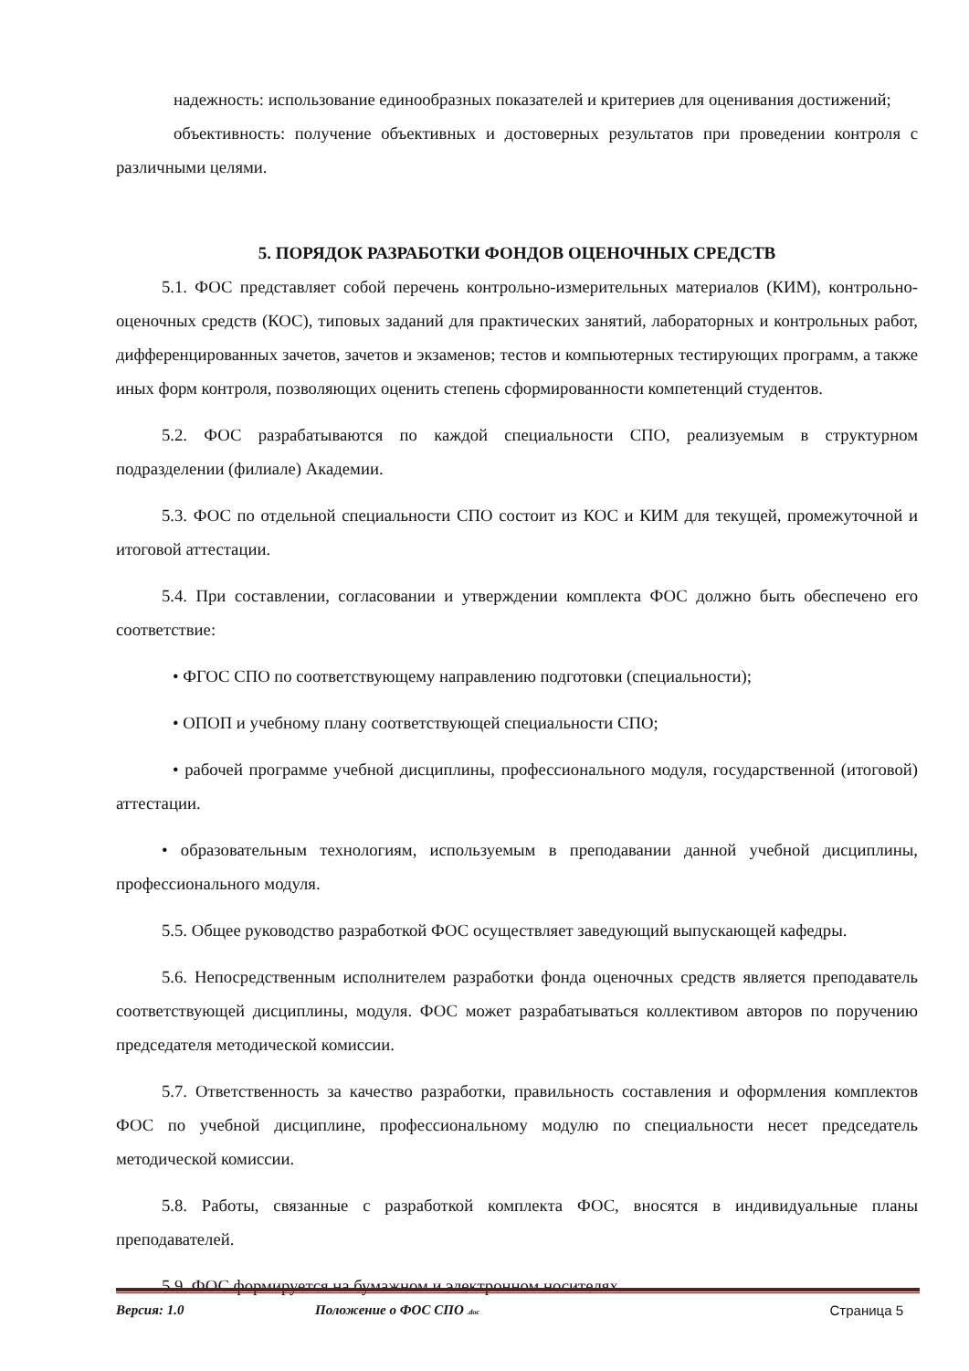надежность: использование единообразных показателей и критериев для оценивания достижений;
объективность: получение объективных и достоверных результатов при проведении контроля с различными целями.
5. ПОРЯДОК РАЗРАБОТКИ ФОНДОВ ОЦЕНОЧНЫХ СРЕДСТВ
5.1. ФОС представляет собой перечень контрольно-измерительных материалов (КИМ), контрольно-оценочных средств (КОС), типовых заданий для практических занятий, лабораторных и контрольных работ, дифференцированных зачетов, зачетов и экзаменов; тестов и компьютерных тестирующих программ, а также иных форм контроля, позволяющих оценить степень сформированности компетенций студентов.
5.2. ФОС разрабатываются по каждой специальности СПО, реализуемым в структурном подразделении (филиале) Академии.
5.3. ФОС по отдельной специальности СПО состоит из КОС и КИМ для текущей, промежуточной и итоговой аттестации.
5.4. При составлении, согласовании и утверждении комплекта ФОС должно быть обеспечено его соответствие:
• ФГОС СПО по соответствующему направлению подготовки (специальности);
• ОПОП и учебному плану соответствующей специальности СПО;
• рабочей программе учебной дисциплины, профессионального модуля, государственной (итоговой) аттестации.
• образовательным технологиям, используемым в преподавании данной учебной дисциплины, профессионального модуля.
5.5. Общее руководство разработкой ФОС осуществляет заведующий выпускающей кафедры.
5.6. Непосредственным исполнителем разработки фонда оценочных средств является преподаватель соответствующей дисциплины, модуля. ФОС может разрабатываться коллективом авторов по поручению председателя методической комиссии.
5.7. Ответственность за качество разработки, правильность составления и оформления комплектов ФОС по учебной дисциплине, профессиональному модулю по специальности несет председатель методической комиссии.
5.8. Работы, связанные с разработкой комплекта ФОС, вносятся в индивидуальные планы преподавателей.
5.9. ФОС формируется на бумажном и электронном носителях.
Версия: 1.0 Положение о ФОС СПО .doc Страница 5